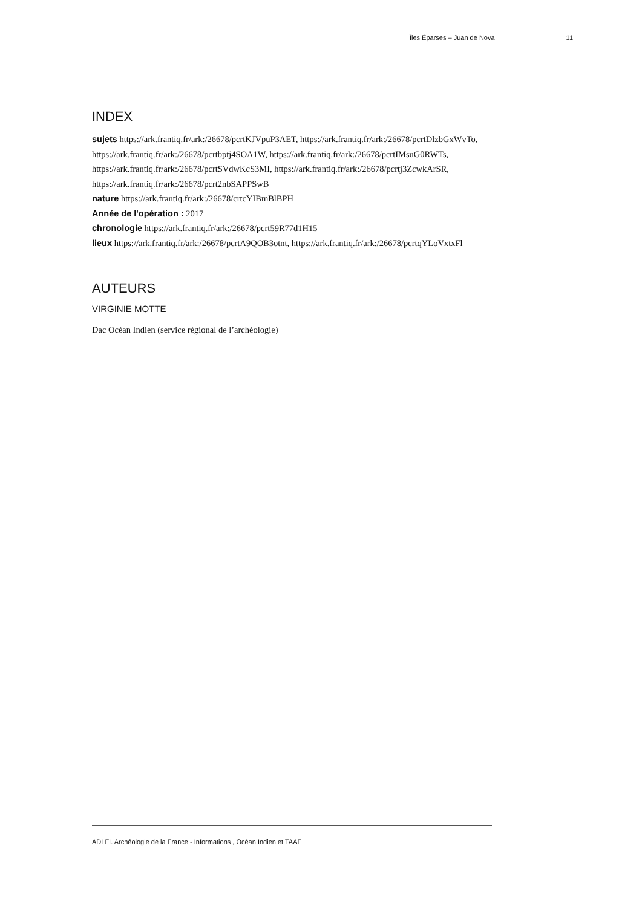Îles Éparses – Juan de Nova 11
INDEX
sujets https://ark.frantiq.fr/ark:/26678/pcrtKJVpuP3AET, https://ark.frantiq.fr/ark:/26678/pcrtDlzbGxWvTo, https://ark.frantiq.fr/ark:/26678/pcrtbptj4SOA1W, https://ark.frantiq.fr/ark:/26678/pcrtIMsuG0RWTs, https://ark.frantiq.fr/ark:/26678/pcrtSVdwKcS3MI, https://ark.frantiq.fr/ark:/26678/pcrtj3ZcwkArSR, https://ark.frantiq.fr/ark:/26678/pcrt2nbSAPPSwB
nature https://ark.frantiq.fr/ark:/26678/crtcYIBmBlBPH
Année de l'opération : 2017
chronologie https://ark.frantiq.fr/ark:/26678/pcrt59R77d1H15
lieux https://ark.frantiq.fr/ark:/26678/pcrtA9QOB3otnt, https://ark.frantiq.fr/ark:/26678/pcrtqYLoVxtxFl
AUTEURS
VIRGINIE MOTTE
Dac Océan Indien (service régional de l’archéologie)
ADLFI. Archéologie de la France - Informations , Océan Indien et TAAF